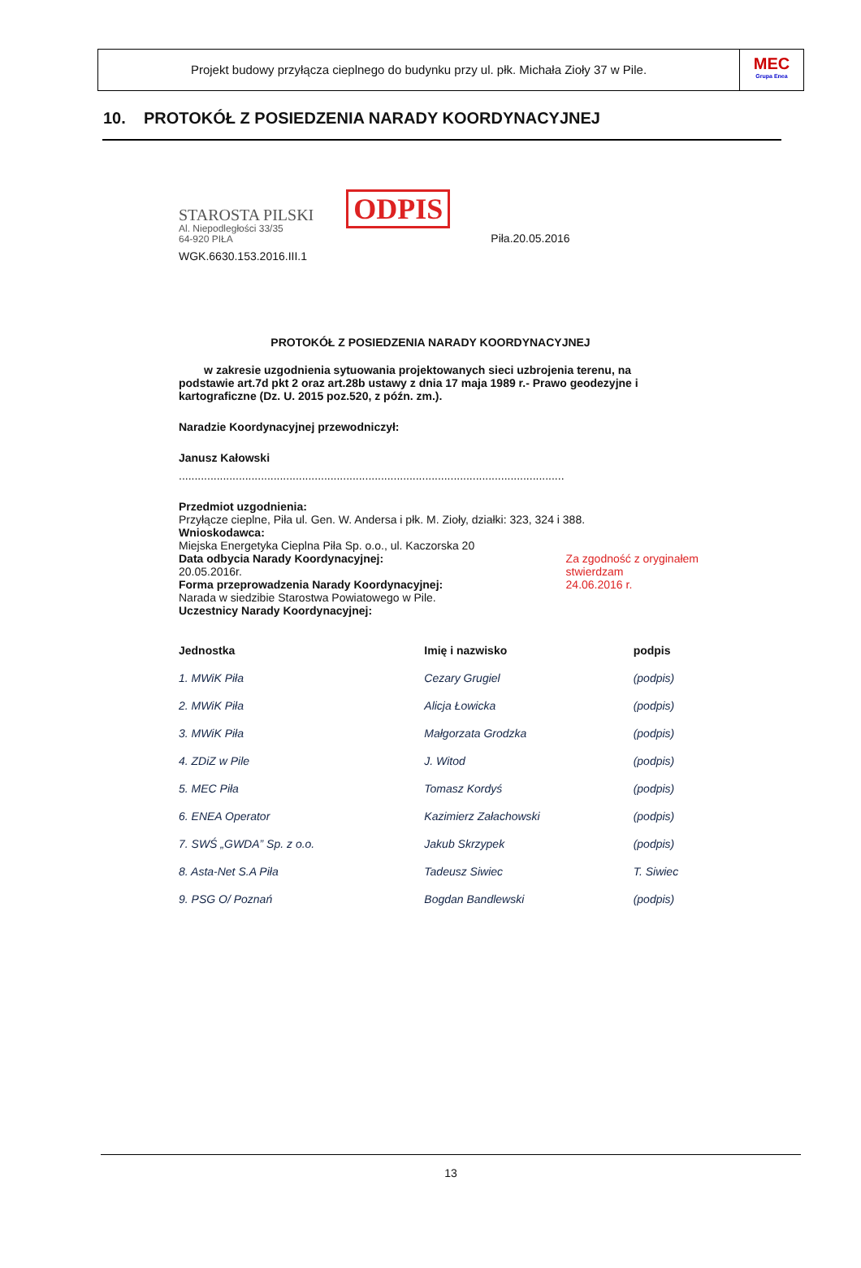Projekt budowy przyłącza cieplnego do budynku przy ul. płk. Michała Zioły 37 w Pile.
MEC
Grupa Enea
10. PROTOKÓŁ Z POSIEDZENIA NARADY KOORDYNACYJNEJ
STAROSTA PILSKI
Al. Niepodległości 33/35
64-920 PIŁA
ODPIS
Piła.20.05.2016
WGK.6630.153.2016.III.1
PROTOKÓŁ Z POSIEDZENIA NARADY KOORDYNACYJNEJ
w zakresie uzgodnienia sytuowania projektowanych sieci uzbrojenia terenu, na podstawie art.7d pkt 2 oraz art.28b ustawy z dnia 17 maja 1989 r.- Prawo geodezyjne i kartograficzne (Dz. U. 2015 poz.520, z późn. zm.).
Naradzie Koordynacyjnej przewodniczył:
Janusz Kałowski
..........................................................................................................................
Przedmiot uzgodnienia:
Przyłącze cieplne, Piła ul. Gen. W. Andersa i płk. M. Zioły, działki: 323, 324 i 388.
Wnioskodawca:
Miejska Energetyka Cieplna Piła Sp. o.o., ul. Kaczorska 20
Za zgodność z oryginałem
stwierdzam
24.06.2016 r. Data odbycia Narady Koordynacyjnej:
20.05.2016r.
Forma przeprowadzenia Narady Koordynacyjnej:
Narada w siedzibie Starostwa Powiatowego w Pile.
Uczestnicy Narady Koordynacyjnej:
| Jednostka | Imię i nazwisko | podpis |
| --- | --- | --- |
| 1. MWiK Piła | Cezary Grugiel | (podpis) |
| 2. MWiK Piła | Alicja Łowicka | (podpis) |
| 3. MWiK Piła | Małgorzata Grodzka | (podpis) |
| 4. ZDiZ w Pile | J. Witod | (podpis) |
| 5. MEC Piła | Tomasz Kordyś | (podpis) |
| 6. ENEA Operator | Kazimierz Załachowski | (podpis) |
| 7. SWŚ „GWDA” Sp. z o.o. | Jakub Skrzypek | (podpis) |
| 8. Asta-Net S.A Piła | Tadeusz Siwiec | T. Siwiec |
| 9. PSG O/ Poznań | Bogdan Bandlewski | (podpis) |
13